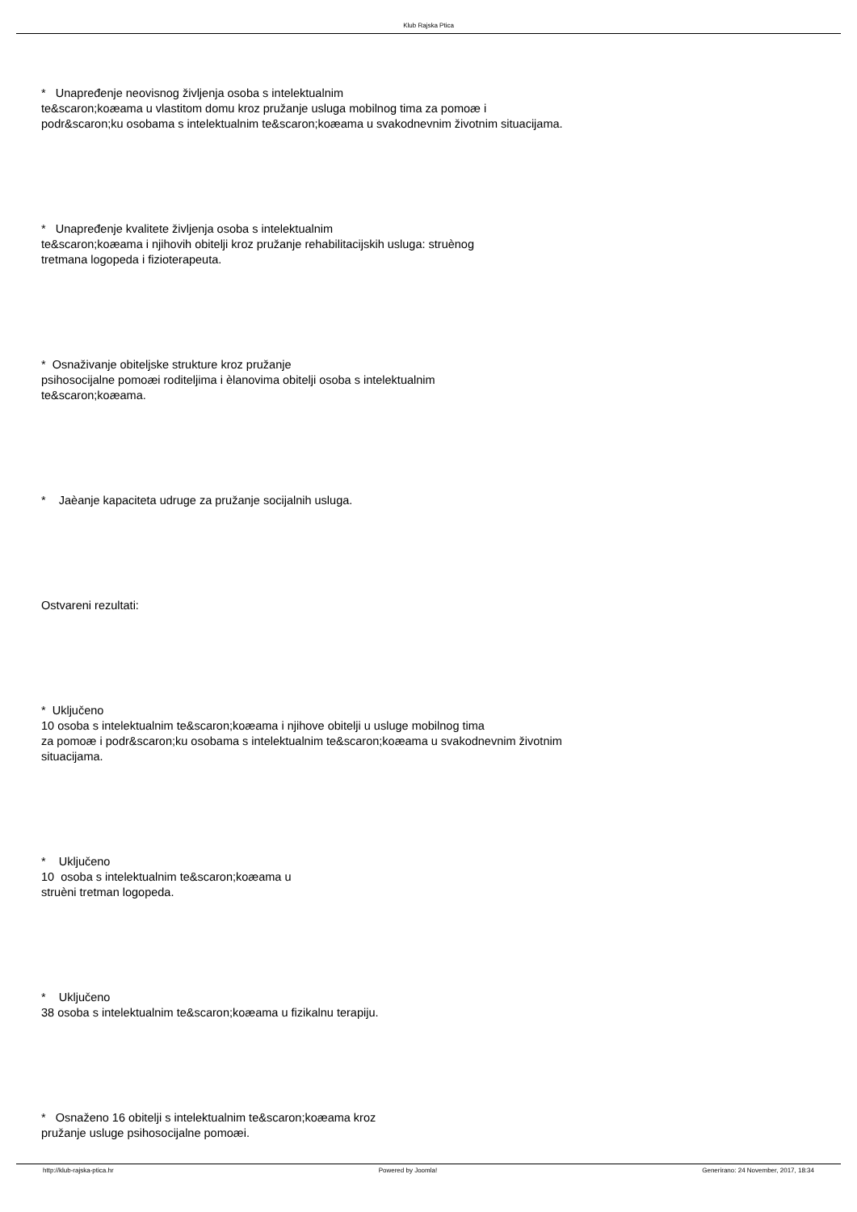Klub Rajska Ptica
* Unapređenje neovisnog življenja osoba s intelektualnim
te&scaron;koæama u vlastitom domu kroz pružanje usluga mobilnog tima za pomoæ i
podr&scaron;ku osobama s intelektualnim te&scaron;koæama u svakodnevnim životnim situacijama.
* Unapređenje kvalitete življenja osoba s intelektualnim
te&scaron;koæama i njihovih obitelji kroz pružanje rehabilitacijskih usluga: struènog
tretmana logopeda i fizioterapeuta.
* Osnaživanje obiteljske strukture kroz pružanje
psihosocijalne pomoæi roditeljima i èlanovima obitelji osoba s intelektualnim
te&scaron;koæama.
* Jaèanje kapaciteta udruge za pružanje socijalnih usluga.
Ostvareni rezultati:
* Uključeno
10 osoba s intelektualnim te&scaron;koæama i njihove obitelji u usluge mobilnog tima
za pomoæ i podr&scaron;ku osobama s intelektualnim te&scaron;koæama u svakodnevnim životnim
situacijama.
* Uključeno
10 osoba s intelektualnim te&scaron;koæama u
struèni tretman logopeda.
* Uključeno
38 osoba s intelektualnim te&scaron;koæama u fizikalnu terapiju.
* Osnaženo 16 obitelji s intelektualnim te&scaron;koæama kroz
pružanje usluge psihosocijalne pomoæi.
http://klub-rajska-ptica.hr Powered by Joomla! Generirano: 24 November, 2017, 18:34